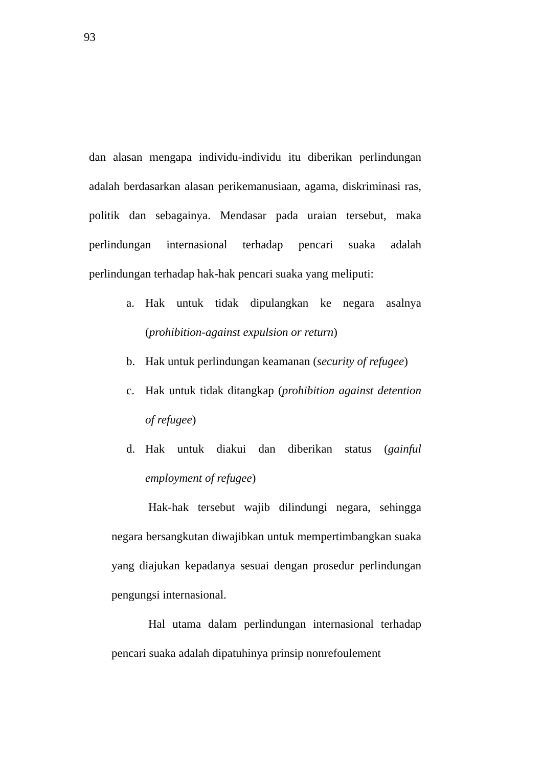93
dan alasan mengapa individu-individu itu diberikan perlindungan adalah berdasarkan alasan perikemanusiaan, agama, diskriminasi ras, politik dan sebagainya. Mendasar pada uraian tersebut, maka perlindungan internasional terhadap pencari suaka adalah perlindungan terhadap hak-hak pencari suaka yang meliputi:
a. Hak untuk tidak dipulangkan ke negara asalnya (prohibition-against expulsion or return)
b. Hak untuk perlindungan keamanan (security of refugee)
c. Hak untuk tidak ditangkap (prohibition against detention of refugee)
d. Hak untuk diakui dan diberikan status (gainful employment of refugee)
Hak-hak tersebut wajib dilindungi negara, sehingga negara bersangkutan diwajibkan untuk mempertimbangkan suaka yang diajukan kepadanya sesuai dengan prosedur perlindungan pengungsi internasional.
Hal utama dalam perlindungan internasional terhadap pencari suaka adalah dipatuhinya prinsip nonrefoulement